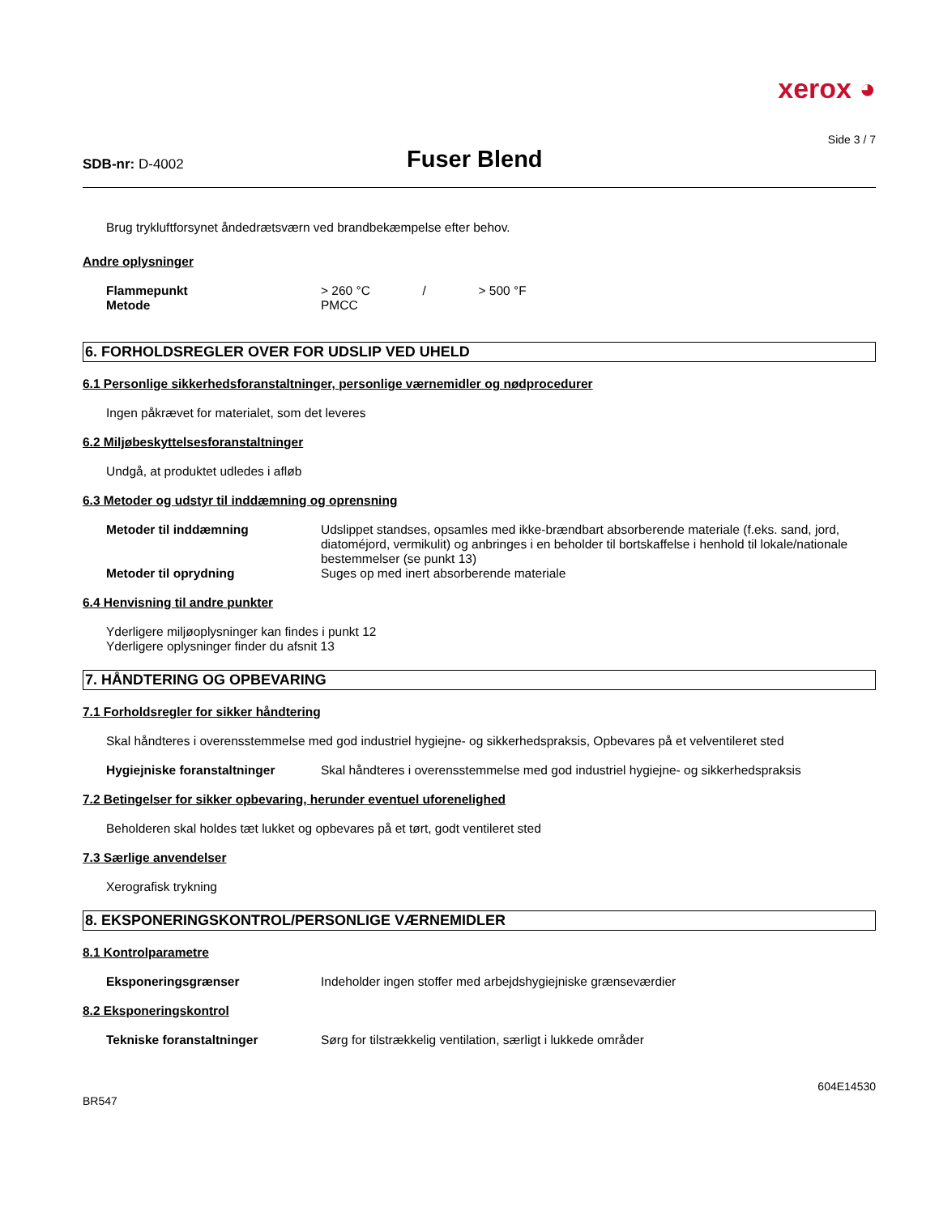xerox ◕
Side 3 / 7
SDB-nr: D-4002
Fuser Blend
Brug trykluftforsynet åndedrætsværn ved brandbekæmpelse efter behov.
Andre oplysninger
Flammepunkt > 260 °C / > 500 °F
Metode PMCC
6. FORHOLDSREGLER OVER FOR UDSLIP VED UHELD
6.1 Personlige sikkerhedsforanstaltninger, personlige værnemidler og nødprocedurer
Ingen påkrævet for materialet, som det leveres
6.2 Miljøbeskyttelsesforanstaltninger
Undgå, at produktet udledes i afløb
6.3 Metoder og udstyr til inddæmning og oprensning
Metoder til inddæmning Udslippet standses, opsamles med ikke-brændbart absorberende materiale (f.eks. sand, jord, diatoméjord, vermikulit) og anbringes i en beholder til bortskaffelse i henhold til lokale/nationale bestemmelser (se punkt 13)
Metoder til oprydning Suges op med inert absorberende materiale
6.4 Henvisning til andre punkter
Yderligere miljøoplysninger kan findes i punkt 12
Yderligere oplysninger finder du afsnit 13
7. HÅNDTERING OG OPBEVARING
7.1 Forholdsregler for sikker håndtering
Skal håndteres i overensstemmelse med god industriel hygiejne- og sikkerhedspraksis, Opbevares på et velventileret sted
Hygiejniske foranstaltninger Skal håndteres i overensstemmelse med god industriel hygiejne- og sikkerhedspraksis
7.2 Betingelser for sikker opbevaring, herunder eventuel uforenelighed
Beholderen skal holdes tæt lukket og opbevares på et tørt, godt ventileret sted
7.3 Særlige anvendelser
Xerografisk trykning
8. EKSPONERINGSKONTROL/PERSONLIGE VÆRNEMIDLER
8.1 Kontrolparametre
Eksponeringsgrænser Indeholder ingen stoffer med arbejdshygiejniske grænseværdier
8.2 Eksponeringskontrol
Tekniske foranstaltninger Sørg for tilstrækkelig ventilation, særligt i lukkede områder
BR547
604E14530